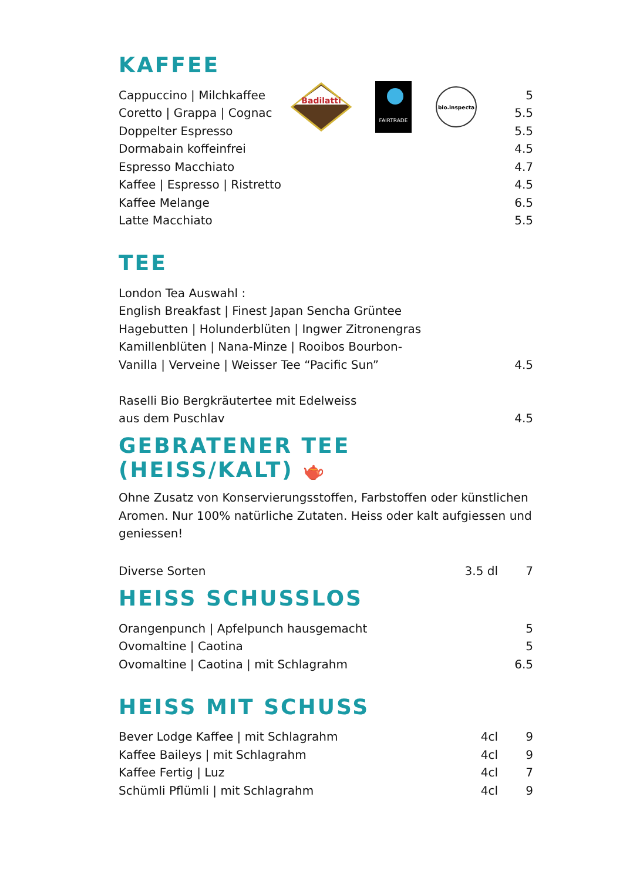Badilatti
FAIRTRADE
bio.inspecta
KAFFEE
| Cappuccino / Milchkaffee | 5 |
| Coretto / Grappa / Cognac | 5.5 |
| Doppelter Espresso | 5.5 |
| Dormabain koffeinfrei | 4.5 |
| Espresso Macchiato | 4.7 |
| Kaffee / Espresso / Ristretto | 4.5 |
| Kaffee Melange | 6.5 |
| Latte Macchiato | 5.5 |
TEE
| London Tea Auswahl : | |
| English Breakfast / Finest Japan Sencha Grüntee | |
| Hagebutten / Holunderblüten / Ingwer Zitronengras | |
| Kamillenblüten / Nana-Minze / Rooibos Bourbon- | |
| Vanilla / Verveine / Weisser Tee “Pacific Sun” | 4.5 |
| Raselli Bio Bergkräutertee mit Edelweiss | |
| aus dem Puschlav | 4.5 |
GEBRATENER TEE (HEISS/KALT) 🫖
Ohne Zusatz von Konservierungsstoffen, Farbstoffen oder künstlichen Aromen. Nur 100% natürliche Zutaten. Heiss oder kalt aufgiessen und geniessen!
| Diverse Sorten | 3.5 dl | 7 |
HEISS SCHUSSLOS
| Orangenpunch / Apfelpunch hausgemacht | 5 |
| Ovomaltine / Caotina | 5 |
| Ovomaltine / Caotina / mit Schlagrahm | 6.5 |
HEISS MIT SCHUSS
| Bever Lodge Kaffee / mit Schlagrahm | 4cl | 9 |
| Kaffee Baileys / mit Schlagrahm | 4cl | 9 |
| Kaffee Fertig / Luz | 4cl | 7 |
| Schümli Pflümli / mit Schlagrahm | 4cl | 9 |